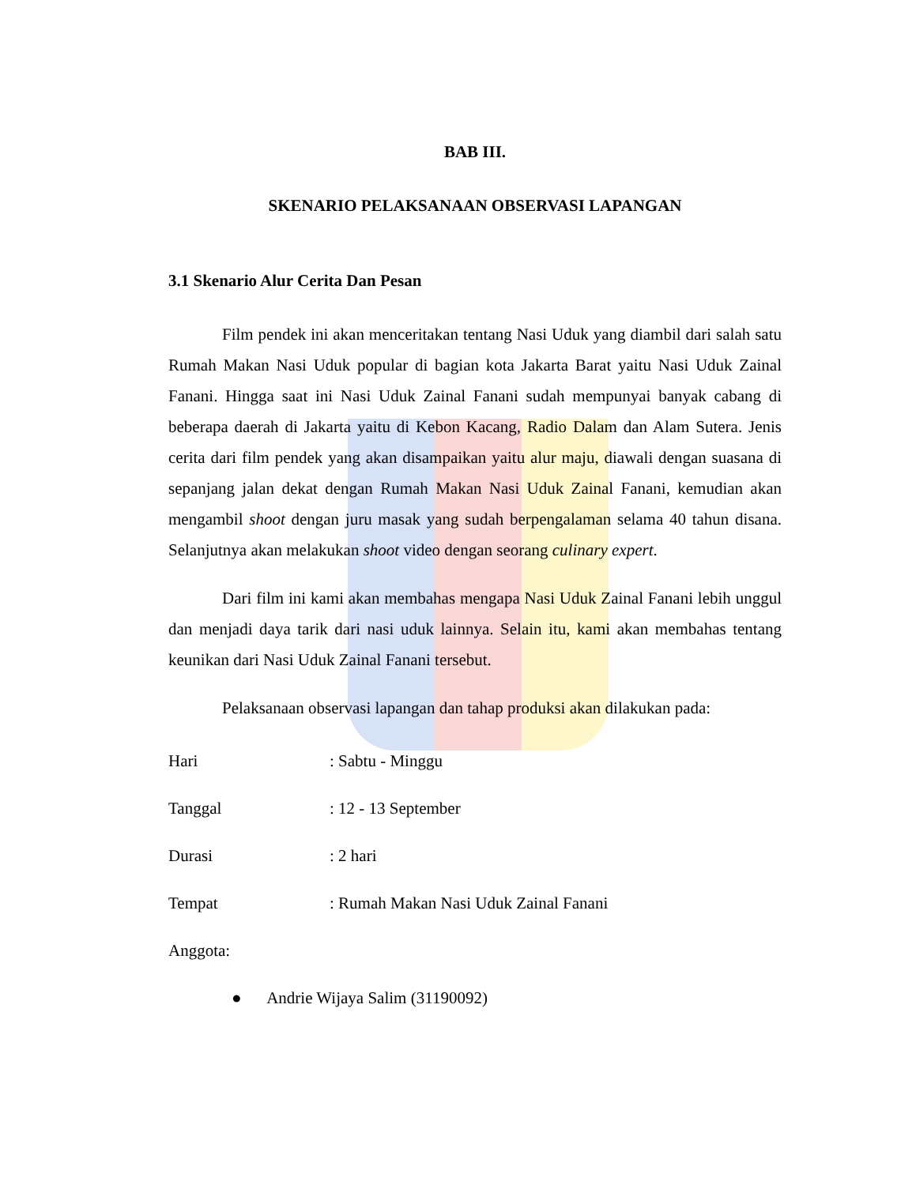BAB III.
SKENARIO PELAKSANAAN OBSERVASI LAPANGAN
3.1 Skenario Alur Cerita Dan Pesan
Film pendek ini akan menceritakan tentang Nasi Uduk yang diambil dari salah satu Rumah Makan Nasi Uduk popular di bagian kota Jakarta Barat yaitu Nasi Uduk Zainal Fanani. Hingga saat ini Nasi Uduk Zainal Fanani sudah mempunyai banyak cabang di beberapa daerah di Jakarta yaitu di Kebon Kacang, Radio Dalam dan Alam Sutera. Jenis cerita dari film pendek yang akan disampaikan yaitu alur maju, diawali dengan suasana di sepanjang jalan dekat dengan Rumah Makan Nasi Uduk Zainal Fanani, kemudian akan mengambil shoot dengan juru masak yang sudah berpengalaman selama 40 tahun disana. Selanjutnya akan melakukan shoot video dengan seorang culinary expert.
Dari film ini kami akan membahas mengapa Nasi Uduk Zainal Fanani lebih unggul dan menjadi daya tarik dari nasi uduk lainnya. Selain itu, kami akan membahas tentang keunikan dari Nasi Uduk Zainal Fanani tersebut.
Pelaksanaan observasi lapangan dan tahap produksi akan dilakukan pada:
Hari : Sabtu - Minggu
Tanggal : 12 - 13 September
Durasi : 2 hari
Tempat : Rumah Makan Nasi Uduk Zainal Fanani
Anggota:
● Andrie Wijaya Salim (31190092)